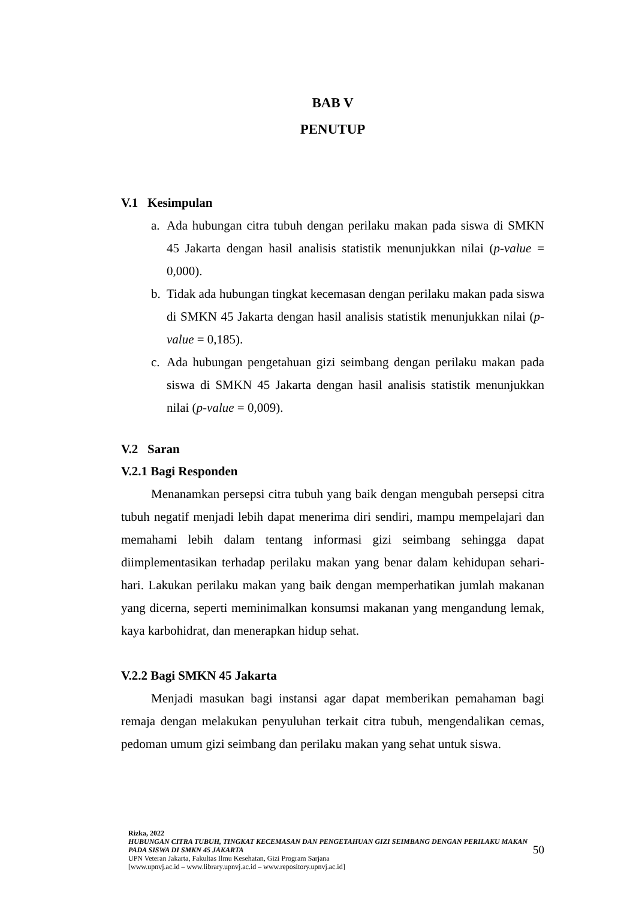BAB V
PENUTUP
V.1 Kesimpulan
a. Ada hubungan citra tubuh dengan perilaku makan pada siswa di SMKN 45 Jakarta dengan hasil analisis statistik menunjukkan nilai (p-value = 0,000).
b. Tidak ada hubungan tingkat kecemasan dengan perilaku makan pada siswa di SMKN 45 Jakarta dengan hasil analisis statistik menunjukkan nilai (p-value = 0,185).
c. Ada hubungan pengetahuan gizi seimbang dengan perilaku makan pada siswa di SMKN 45 Jakarta dengan hasil analisis statistik menunjukkan nilai (p-value = 0,009).
V.2 Saran
V.2.1 Bagi Responden
Menanamkan persepsi citra tubuh yang baik dengan mengubah persepsi citra tubuh negatif menjadi lebih dapat menerima diri sendiri, mampu mempelajari dan memahami lebih dalam tentang informasi gizi seimbang sehingga dapat diimplementasikan terhadap perilaku makan yang benar dalam kehidupan sehari-hari. Lakukan perilaku makan yang baik dengan memperhatikan jumlah makanan yang dicerna, seperti meminimalkan konsumsi makanan yang mengandung lemak, kaya karbohidrat, dan menerapkan hidup sehat.
V.2.2 Bagi SMKN 45 Jakarta
Menjadi masukan bagi instansi agar dapat memberikan pemahaman bagi remaja dengan melakukan penyuluhan terkait citra tubuh, mengendalikan cemas, pedoman umum gizi seimbang dan perilaku makan yang sehat untuk siswa.
Rizka, 2022
HUBUNGAN CITRA TUBUH, TINGKAT KECEMASAN DAN PENGETAHUAN GIZI SEIMBANG DENGAN PERILAKU MAKAN PADA SISWA DI SMKN 45 JAKARTA
50
UPN Veteran Jakarta, Fakultas Ilmu Kesehatan, Gizi Program Sarjana
[www.upnvj.ac.id – www.library.upnvj.ac.id – www.repository.upnvj.ac.id]